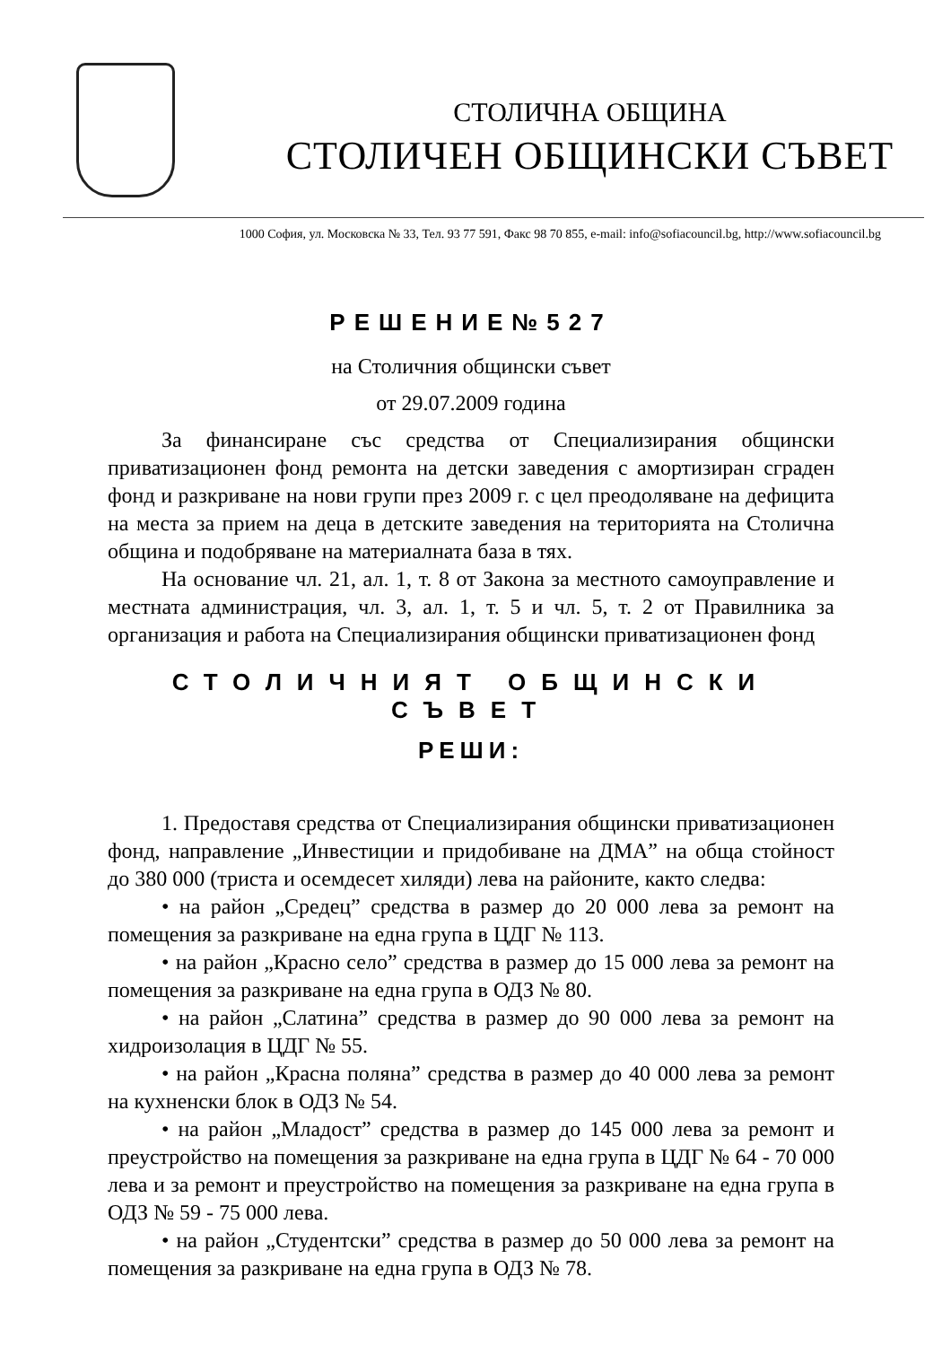СТОЛИЧНА ОБЩИНА
СТОЛИЧЕН ОБЩИНСКИ СЪВЕТ
1000 София, ул. Московска № 33, Тел. 93 77 591, Факс 98 70 855, e-mail: info@sofiacouncil.bg, http://www.sofiacouncil.bg
РЕШЕНИЕ№527
на Столичния общински съвет
от 29.07.2009 година
За финансиране със средства от Специализирания общински приватизационен фонд ремонта на детски заведения с амортизиран сграден фонд и разкриване на нови групи през 2009 г. с цел преодоляване на дефицита на места за прием на деца в детските заведения на територията на Столична община и подобряване на материалната база в тях.
На основание чл. 21, ал. 1, т. 8 от Закона за местното самоуправление и местната администрация, чл. 3, ал. 1, т. 5 и чл. 5, т. 2 от Правилника за организация и работа на Специализирания общински приватизационен фонд
СТОЛИЧНИЯТ ОБЩИНСКИ СЪВЕТ
РЕШИ:
1. Предоставя средства от Специализирания общински приватизационен фонд, направление „Инвестиции и придобиване на ДМА” на обща стойност до 380 000 (триста и осемдесет хиляди) лева на районите, както следва:
• на район „Средец” средства в размер до 20 000 лева за ремонт на помещения за разкриване на една група в ЦДГ № 113.
• на район „Красно село” средства в размер до 15 000 лева за ремонт на помещения за разкриване на една група в ОДЗ № 80.
• на район „Слатина” средства в размер до 90 000 лева за ремонт на хидроизолация в ЦДГ № 55.
• на район „Красна поляна” средства в размер до 40 000 лева за ремонт на кухненски блок в ОДЗ № 54.
• на район „Младост” средства в размер до 145 000 лева за ремонт и преустройство на помещения за разкриване на една група в ЦДГ № 64 - 70 000 лева и за ремонт и преустройство на помещения за разкриване на една група в ОДЗ № 59 - 75 000 лева.
• на район „Студентски” средства в размер до 50 000 лева за ремонт на помещения за разкриване на една група в ОДЗ № 78.